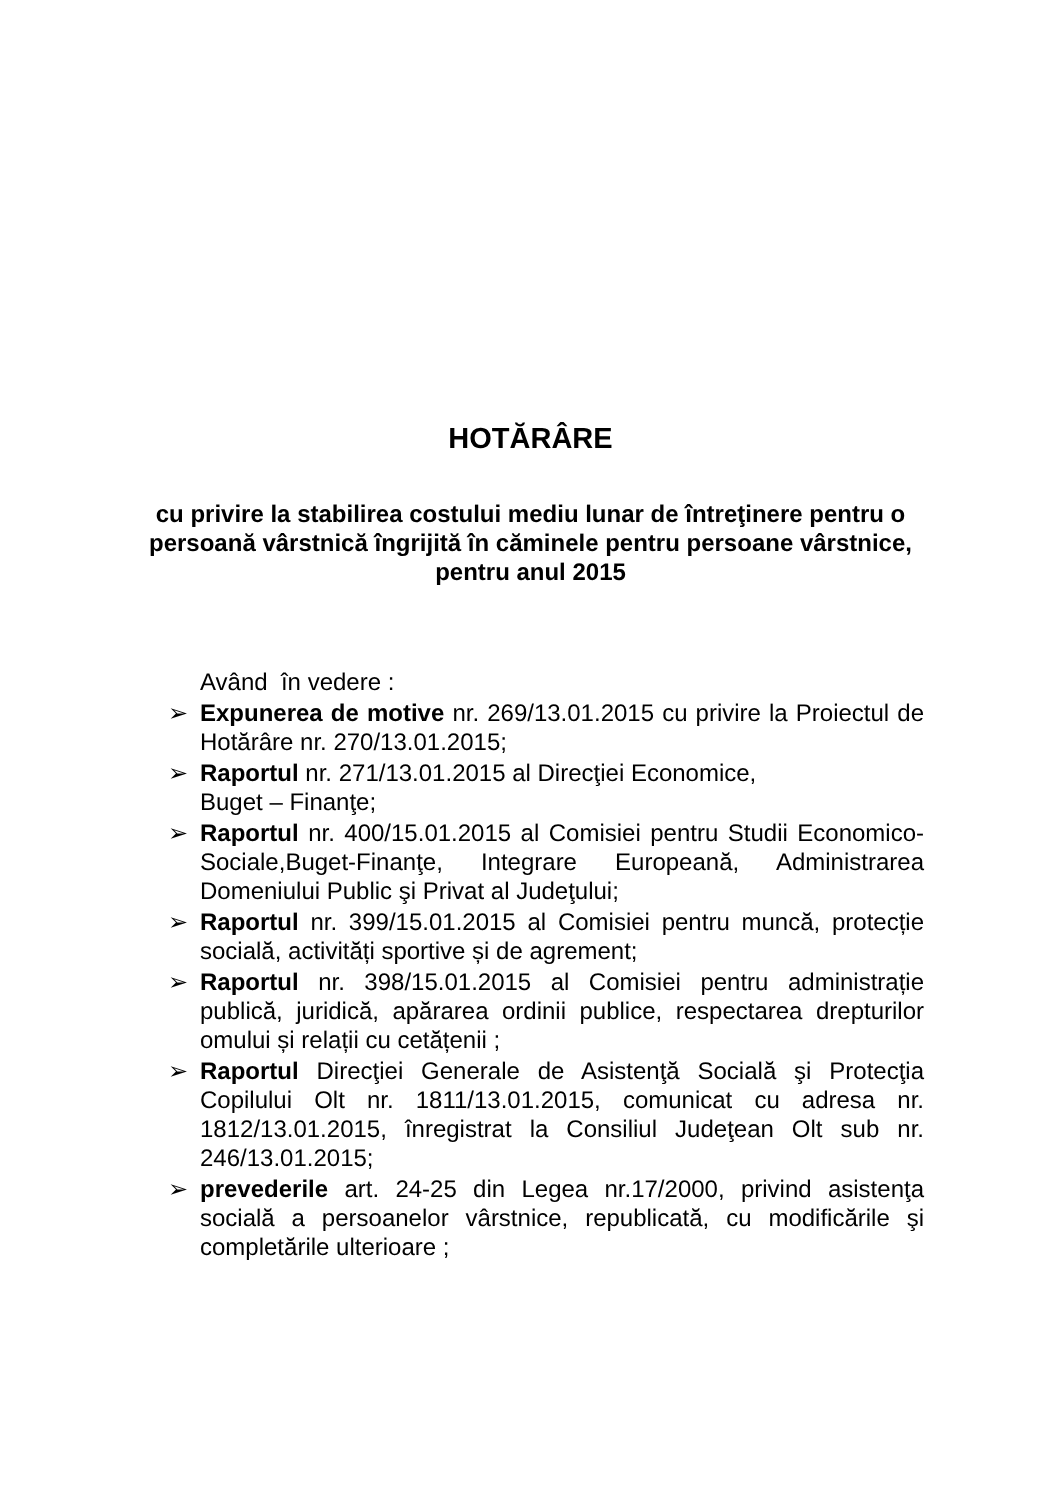HOTĂRÂRE
cu privire la stabilirea costului mediu lunar de întreţinere pentru o persoană vârstnică îngrijită în căminele pentru persoane vârstnice, pentru anul 2015
Având în vedere :
➢ Expunerea de motive nr. 269/13.01.2015 cu privire la Proiectul de Hotărâre nr. 270/13.01.2015;
➢ Raportul nr. 271/13.01.2015 al Direcţiei Economice,
Buget – Finanţe;
➢ Raportul nr. 400/15.01.2015 al Comisiei pentru Studii Economico-Sociale,Buget-Finanţe, Integrare Europeană, Administrarea Domeniului Public şi Privat al Judeţului;
➢ Raportul nr. 399/15.01.2015 al Comisiei pentru muncă, protecție socială, activități sportive și de agrement;
➢ Raportul nr. 398/15.01.2015 al Comisiei pentru administrație publică, juridică, apărarea ordinii publice, respectarea drepturilor omului și relații cu cetățenii ;
➢ Raportul Direcţiei Generale de Asistenţă Socială şi Protecţia Copilului Olt nr. 1811/13.01.2015, comunicat cu adresa nr. 1812/13.01.2015, înregistrat la Consiliul Judeţean Olt sub nr. 246/13.01.2015;
➢ prevederile art. 24-25 din Legea nr.17/2000, privind asistenţa socială a persoanelor vârstnice, republicată, cu modificările şi completările ulterioare ;